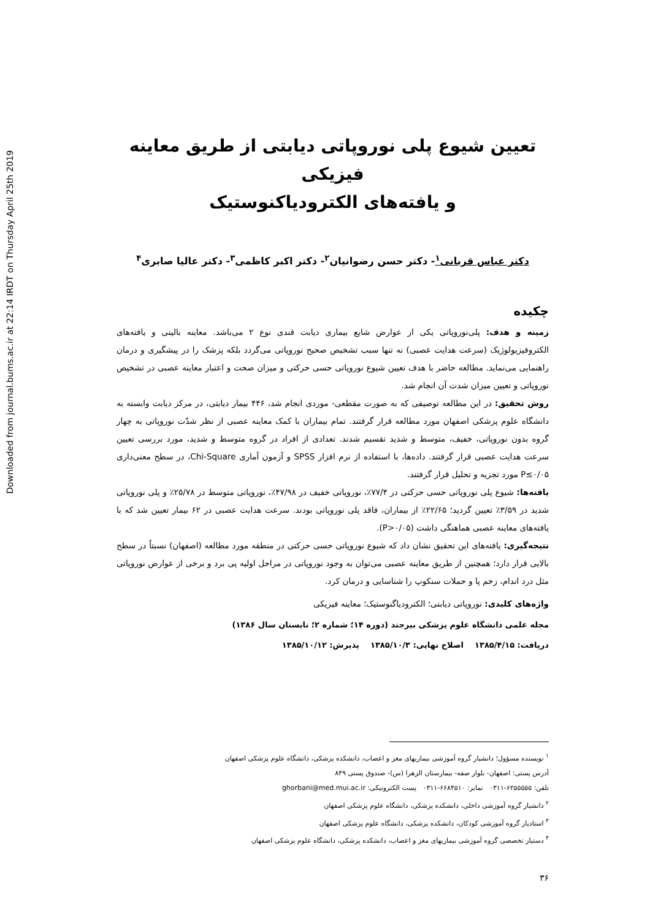Downloaded from journal.bums.ac.ir at 22:14 IRDT on Thursday April 25th 2019
تعیین شیوع پلی نوروپاتی دیابتی از طریق معاینه فیزیکی
و یافته‌های الکترودیاکنوستیک
دکتر عباس قربانی<sup>۱</sup>- دکتر حسن رضوانیان<sup>۲</sup>- دکتر اکبر کاظمی<sup>۳</sup>- دکتر عالیا صابری<sup>۴</sup>
چکیده
زمینه و هدف: پلی‌نوروپاتی یکی از عوارض شایع بیماری دیابت قندی نوع ۲ می‌باشد. معاینه بالینی و یافته‌های الکتروفیزیولوژیک (سرعت هدایت عصبی) نه تنها سبب تشخیص صحیح نوروپاتی می‌گردد بلکه پزشک را در پیشگیری و درمان راهنمایی می‌نماید. مطالعه حاضر با هدف تعیین شیوع نوروپاتی حسی حرکتی و میزان صحت و اعتبار معاینه عصبی در تشخیص نوروپاتی و تعیین میزان شدت آن انجام شد.
روش تحقیق: در این مطالعه توصیفی که به صورت مقطعی- موردی انجام شد، ۴۴۶ بیمار دیابتی، در مرکز دیابت وابسته به دانشگاه علوم پزشکی اصفهان مورد مطالعه قرار گرفتند. تمام بیماران با کمک معاینه عصبی از نظر شدّت نوروپاتی به چهار گروه بدون نوروپاتی، خفیف، متوسط و شدید تقسیم شدند. تعدادی از افراد در گروه متوسط و شدید، مورد بررسی تعیین سرعت هدایت عصبی قرار گرفتند. داده‌ها، با استفاده از نرم افزار SPSS و آزمون آماری Chi-Square، در سطح معنی‌داری P≤۰/۰۵ مورد تجزیه و تحلیل قرار گرفتند.
یافته‌ها: شیوع پلی نوروپاتی حسی حرکتی در ۷۷/۴٪، نوروپاتی خفیف در ۴۷/۹۸٪، نوروپاتی متوسط در ۲۵/۷۸٪ و پلی نوروپاتی شدید در ۳/۵۹٪ تعیین گردید؛ ۲۲/۶۵٪ از بیماران، فاقد پلی نوروپاتی بودند. سرعت هدایت عصبی در ۶۲ بیمار تعیین شد که با یافته‌های معاینه عصبی هماهنگی داشت (P>۰/۰۵).
نتیجه‌گیری: یافته‌های این تحقیق نشان داد که شیوع نوروپاتی حسی حرکتی در منطقه مورد مطالعه (اصفهان) نسبتاً در سطح بالایی قرار دارد؛ همچنین از طریق معاینه عصبی می‌توان به وجود نوروپاتی در مراحل اولیه پی برد و برخی از عوارض نوروپاتی مثل درد اندام، زخم پا و حملات سنکوپ را شناسایی و درمان کرد.
واژه‌های کلیدی: نوروپاتی دیابتی؛ الکترودیاگنوستیک؛ معاینه فیزیکی
مجله علمی دانشگاه علوم پزشکی بیرجند (دوره ۱۴؛ شماره ۲؛ تابستان سال ۱۳۸۶)
دریافت: ۱۳۸۵/۴/۱۵ اصلاح نهایی: ۱۳۸۵/۱۰/۳ پذیرش: ۱۳۸۵/۱۰/۱۲
<sup>۱</sup> نویسنده مسؤول؛ دانشیار گروه آموزشی بیماریهای مغز و اعصاب، دانشکده پزشکی، دانشگاه علوم پزشکی اصفهان
آدرس پستی: اصفهان- بلوار صفه- بیمارستان الزهرا (س)- صندوق پستی ۸۴۹
تلفن: ۶۲۵۵۵۵۵-۰۳۱۱ نمابر: ۶۶۸۴۵۱۰-۰۳۱۱ پست الکترونیکی: ghorbani@med.mui.ac.ir
<sup>۲</sup> دانشیار گروه آموزشی داخلی، دانشکده پزشکی، دانشگاه علوم پزشکی اصفهان
<sup>۳</sup> استادیار گروه آموزشی کودکان، دانشکده پزشکی، دانشگاه علوم پزشکی اصفهان
<sup>۴</sup> دستیار تخصصی گروه آموزشی بیماریهای مغز و اعصاب، دانشکده پزشکی، دانشگاه علوم پزشکی اصفهان
۳۶